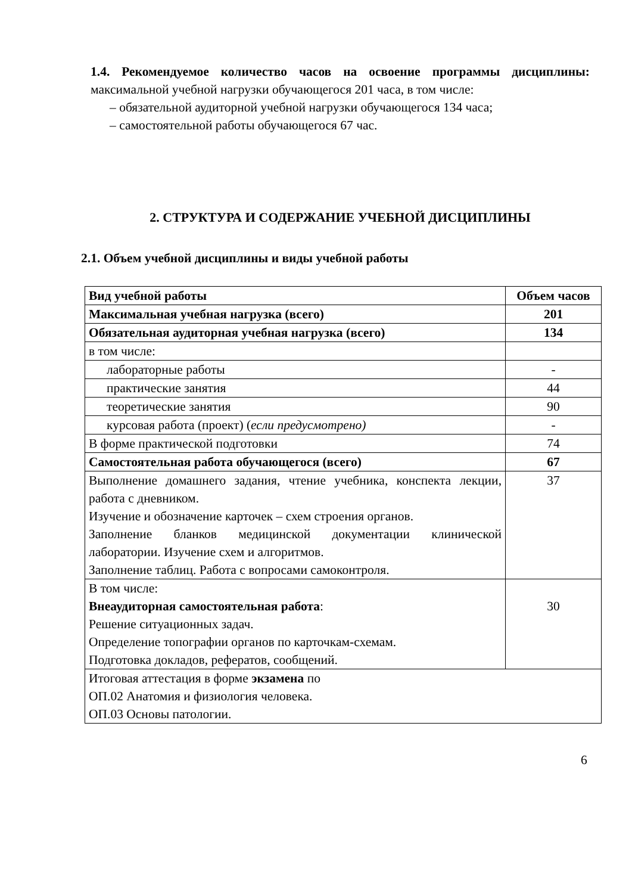1.4. Рекомендуемое количество часов на освоение программы дисциплины: максимальной учебной нагрузки обучающегося 201 часа, в том числе:
– обязательной аудиторной учебной нагрузки обучающегося 134 часа;
– самостоятельной работы обучающегося 67 час.
2. СТРУКТУРА И СОДЕРЖАНИЕ УЧЕБНОЙ ДИСЦИПЛИНЫ
2.1. Объем учебной дисциплины и виды учебной работы
| Вид учебной работы | Объем часов |
| --- | --- |
| Максимальная учебная нагрузка (всего) | 201 |
| Обязательная аудиторная учебная нагрузка (всего) | 134 |
| в том числе: | |
| лабораторные работы | - |
| практические занятия | 44 |
| теоретические занятия | 90 |
| курсовая работа (проект) ( если предусмотрено) | - |
| В форме практической подготовки | 74 |
| Самостоятельная работа обучающегося (всего) | 67 |
| Выполнение домашнего задания, чтение учебника, конспекта лекции, работа с дневником. Изучение и обозначение карточек – схем строения органов. Заполнение бланков медицинской документации клинической лаборатории. Изучение схем и алгоритмов. Заполнение таблиц. Работа с вопросами самоконтроля. | 37 |
| В том числе: Внеаудиторная самостоятельная работа : Решение ситуационных задач. Определение топографии органов по карточкам-схемам. Подготовка докладов, рефератов, сообщений. | 30 |
| Итоговая аттестация в форме экзамена по ОП.02 Анатомия и физиология человека. ОП.03 Основы патологии. | |
6